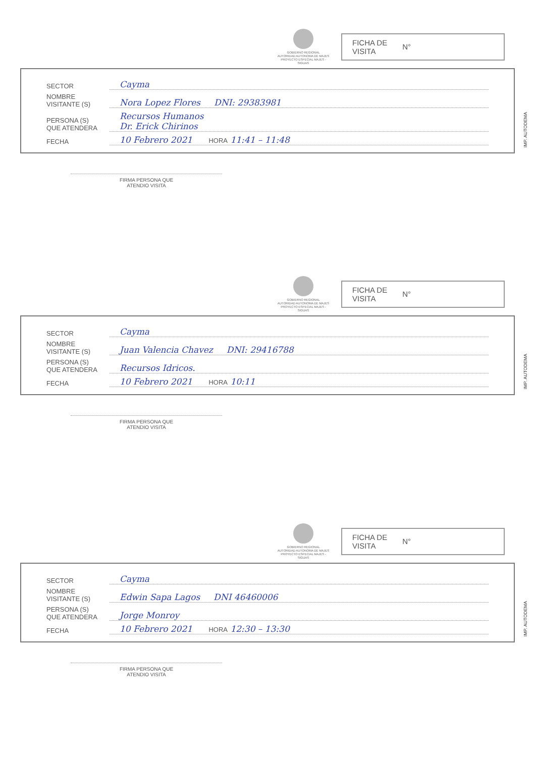GOBIERNO REGIONAL
AUTORIDAD AUTONOMA DE MAJES
PROYECTO ESPECIAL MAJES - SIGUAS
FICHA DE
VISITA N°
SECTOR
Cayma
NOMBRE
VISITANTE (S)
Nora Lopez Flores DNI: 29383981
PERSONA (S)
QUE ATENDERA
Recursos Humanos
Dr. Erick Chirinos
FECHA
10 Febrero 2021 HORA 11:41 – 11:48
IMP. AUTODEMA
FIRMA PERSONA QUE
ATENDIO VISITA
GOBIERNO REGIONAL
AUTORIDAD AUTONOMA DE MAJES
PROYECTO ESPECIAL MAJES - SIGUAS
FICHA DE
VISITA N°
SECTOR
Cayma
NOMBRE
VISITANTE (S)
Juan Valencia Chavez DNI: 29416788
PERSONA (S)
QUE ATENDERA
Recursos Idricos.
FECHA
10 Febrero 2021 HORA 10:11
IMP. AUTODEMA
FIRMA PERSONA QUE
ATENDIO VISITA
GOBIERNO REGIONAL
AUTORIDAD AUTONOMA DE MAJES
PROYECTO ESPECIAL MAJES - SIGUAS
FICHA DE
VISITA N°
SECTOR
Cayma
NOMBRE
VISITANTE (S)
Edwin Sapa Lagos DNI 46460006
PERSONA (S)
QUE ATENDERA
Jorge Monroy
FECHA
10 Febrero 2021 HORA 12:30 – 13:30
IMP. AUTODEMA
FIRMA PERSONA QUE
ATENDIO VISITA